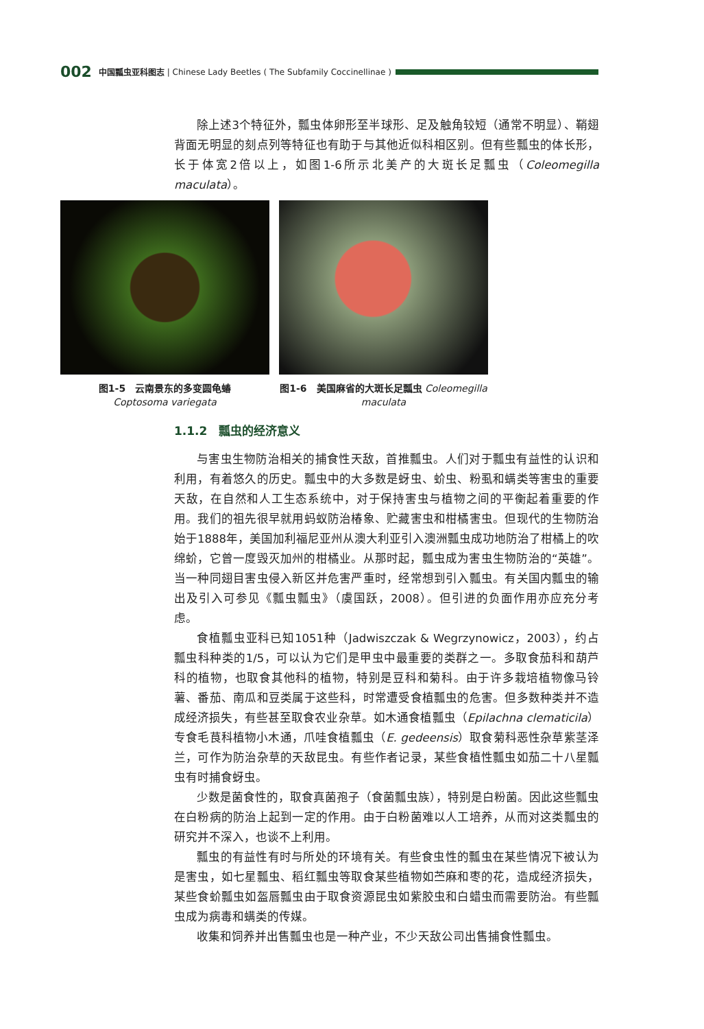002 中国瓢虫亚科图志 | Chinese Lady Beetles ( The Subfamily Coccinellinae )
除上述3个特征外，瓢虫体卵形至半球形、足及触角较短（通常不明显）、鞘翅背面无明显的刻点列等特征也有助于与其他近似科相区别。但有些瓢虫的体长形，长于体宽2倍以上，如图1-6所示北美产的大斑长足瓢虫（Coleomegilla maculata）。
图1-5　云南景东的多变圆龟蝽
Coptosoma variegata
图1-6　美国麻省的大斑长足瓢虫 Coleomegilla maculata
1.1.2　瓢虫的经济意义
与害虫生物防治相关的捕食性天敌，首推瓢虫。人们对于瓢虫有益性的认识和利用，有着悠久的历史。瓢虫中的大多数是蚜虫、蚧虫、粉虱和螨类等害虫的重要天敌，在自然和人工生态系统中，对于保持害虫与植物之间的平衡起着重要的作用。我们的祖先很早就用蚂蚁防治椿象、贮藏害虫和柑橘害虫。但现代的生物防治始于1888年，美国加利福尼亚州从澳大利亚引入澳洲瓢虫成功地防治了柑橘上的吹绵蚧，它曾一度毁灭加州的柑橘业。从那时起，瓢虫成为害虫生物防治的“英雄”。当一种同翅目害虫侵入新区并危害严重时，经常想到引入瓢虫。有关国内瓢虫的输出及引入可参见《瓢虫瓢虫》（虞国跃，2008）。但引进的负面作用亦应充分考虑。
食植瓢虫亚科已知1051种（Jadwiszczak & Wegrzynowicz，2003），约占瓢虫科种类的1/5，可以认为它们是甲虫中最重要的类群之一。多取食茄科和葫芦科的植物，也取食其他科的植物，特别是豆科和菊科。由于许多栽培植物像马铃薯、番茄、南瓜和豆类属于这些科，时常遭受食植瓢虫的危害。但多数种类并不造成经济损失，有些甚至取食农业杂草。如木通食植瓢虫（Epilachna clematicila）专食毛茛科植物小木通，爪哇食植瓢虫（E. gedeensis）取食菊科恶性杂草紫茎泽兰，可作为防治杂草的天敌昆虫。有些作者记录，某些食植性瓢虫如茄二十八星瓢虫有时捕食蚜虫。
少数是菌食性的，取食真菌孢子（食菌瓢虫族），特别是白粉菌。因此这些瓢虫在白粉病的防治上起到一定的作用。由于白粉菌难以人工培养，从而对这类瓢虫的研究并不深入，也谈不上利用。
瓢虫的有益性有时与所处的环境有关。有些食虫性的瓢虫在某些情况下被认为是害虫，如七星瓢虫、稻红瓢虫等取食某些植物如苎麻和枣的花，造成经济损失，某些食蚧瓢虫如盔唇瓢虫由于取食资源昆虫如紫胶虫和白蜡虫而需要防治。有些瓢虫成为病毒和螨类的传媒。
收集和饲养并出售瓢虫也是一种产业，不少天敌公司出售捕食性瓢虫。